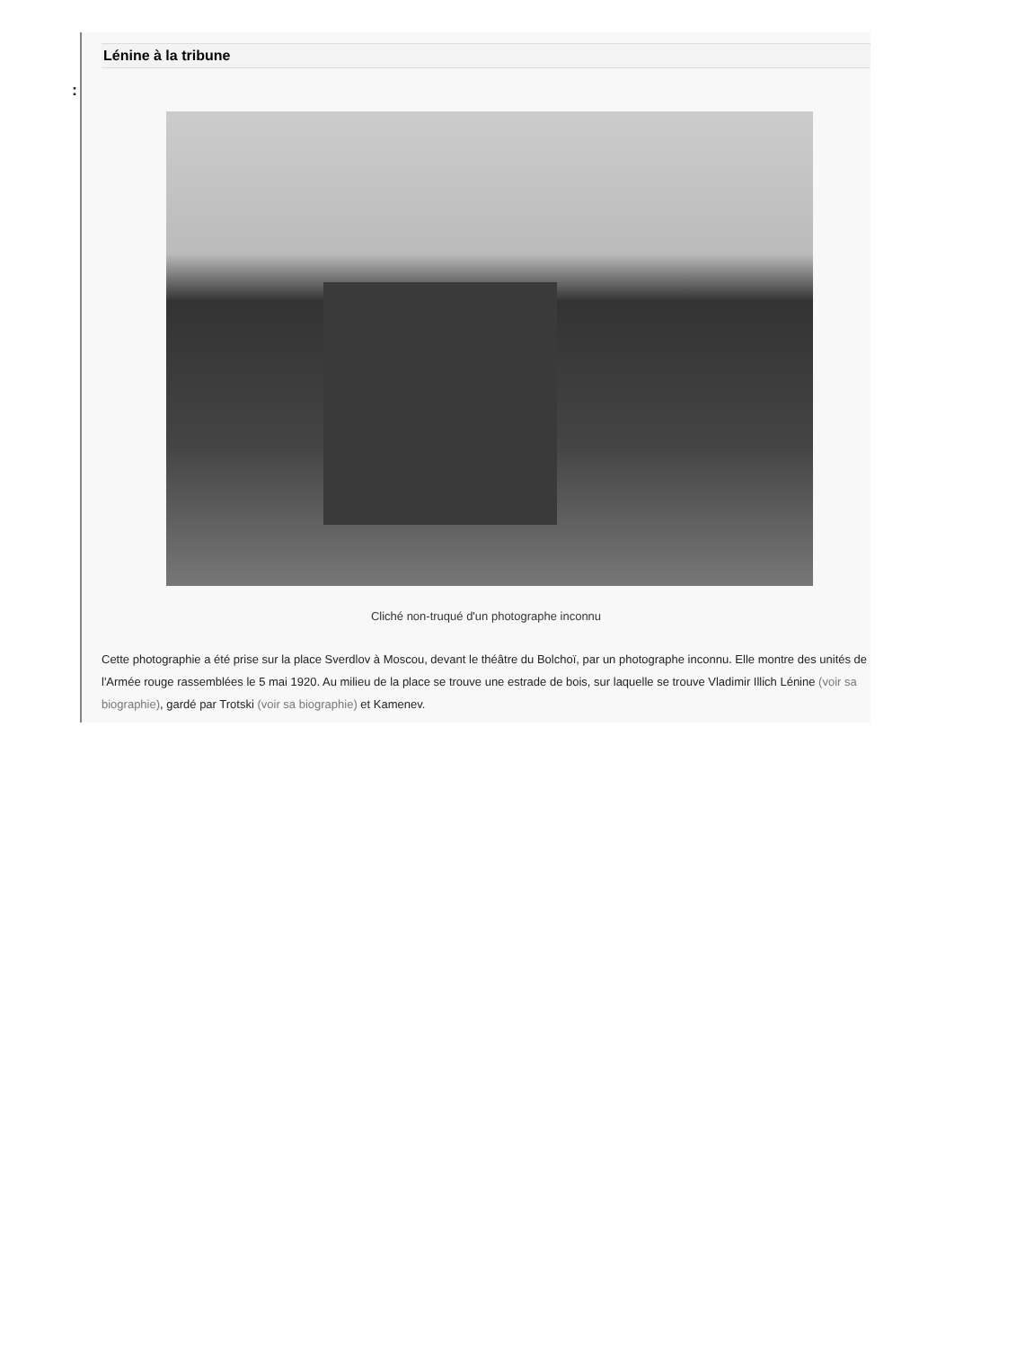:
Lénine à la tribune
Cliché non-truqué d'un photographe inconnu
Cette photographie a été prise sur la place Sverdlov à Moscou, devant le théâtre du Bolchoï, par un photographe inconnu. Elle montre des unités de l'Armée rouge rassemblées le 5 mai 1920. Au milieu de la place se trouve une estrade de bois, sur laquelle se trouve Vladimir Illich Lénine (voir sa biographie), gardé par Trotski (voir sa biographie) et Kamenev.